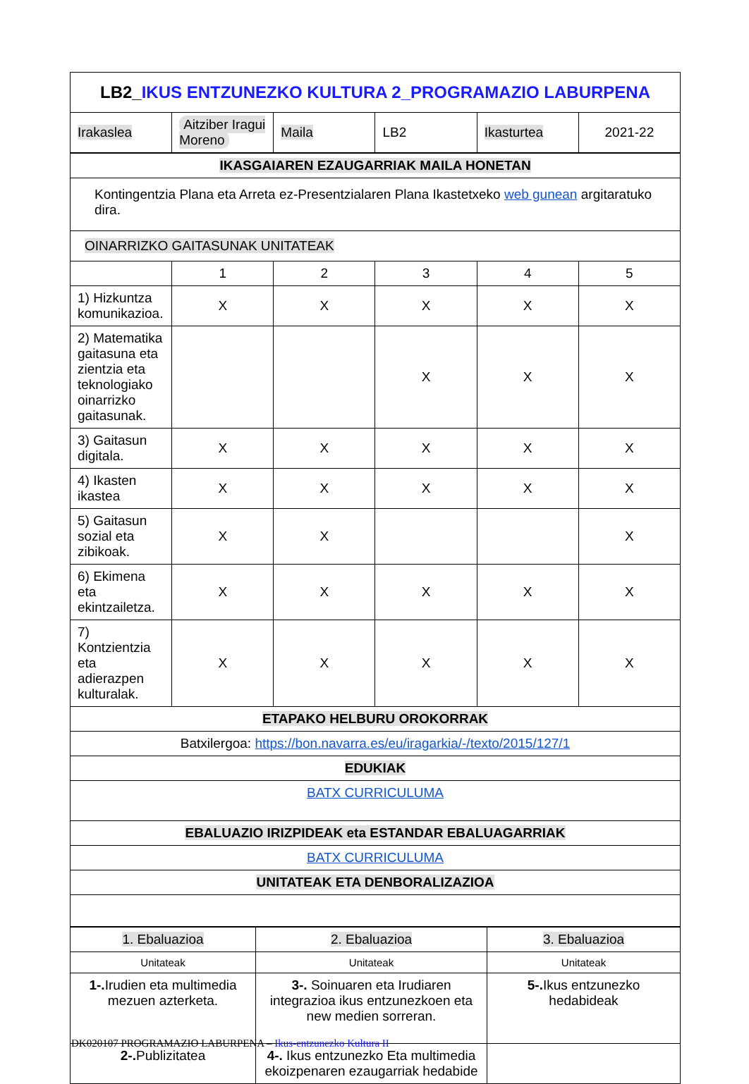| LB2_ IKUS ENTZUNEZKO KULTURA 2_PROGRAMAZIO LABURPENA | | | | | |
| Irakaslea | Aitziber Iragui Moreno | Maila | LB2 | Ikasturtea | 2021-22 |
| IKASGAIAREN EZAUGARRIAK MAILA HONETAN | | | | | |
| Kontingentzia Plana eta Arreta ez-Presentzialaren Plana Ikastetxeko web gunean argitaratuko dira. | | | | | |
| OINARRIZKO GAITASUNAK UNITATEAK | | | | | |
| | 1 | 2 | 3 | 4 | 5 |
| 1) Hizkuntza komunikazioa. | X | X | X | X | X |
| 2) Matematika gaitasuna eta zientzia eta teknologiako oinarrizko gaitasunak. | | | X | X | X |
| 3) Gaitasun digitala. | X | X | X | X | X |
| 4) Ikasten ikastea | X | X | X | X | X |
| 5) Gaitasun sozial eta zibikoak. | X | X | | | X |
| 6) Ekimena eta ekintzailetza. | X | X | X | X | X |
| 7) Kontzientzia eta adierazpen kulturalak. | X | X | X | X | X |
| ETAPAKO HELBURU OROKORRAK | | | | | |
| Batxilergoa: https://bon.navarra.es/eu/iragarkia/-/texto/2015/127/1 | | | | | |
| EDUKIAK | | | | | |
| BATX CURRICULUMA | | | | | |
| EBALUAZIO IRIZPIDEAK eta ESTANDAR EBALUAGARRIAK | | | | | |
| BATX CURRICULUMA | | | | | |
| UNITATEAK ETA DENBORALIZAZIOA | | | | | |
| 1. Ebaluazioa | 2. Ebaluazioa | 3. Ebaluazioa |
| Unitateak | Unitateak | Unitateak |
| 1-. Irudien eta multimedia mezuen azterketa. | 3-. Soinuaren eta Irudiaren integrazioa ikus entzunezkoen eta new medien sorreran. | 5-. Ikus entzunezko hedabideak |
| 2-. Publizitatea | 4-. Ikus entzunezko Eta multimedia ekoizpenaren ezaugarriak hedabide | |
DK020107 PROGRAMAZIO LABURPENA – Ikus-entzunezko Kultura II